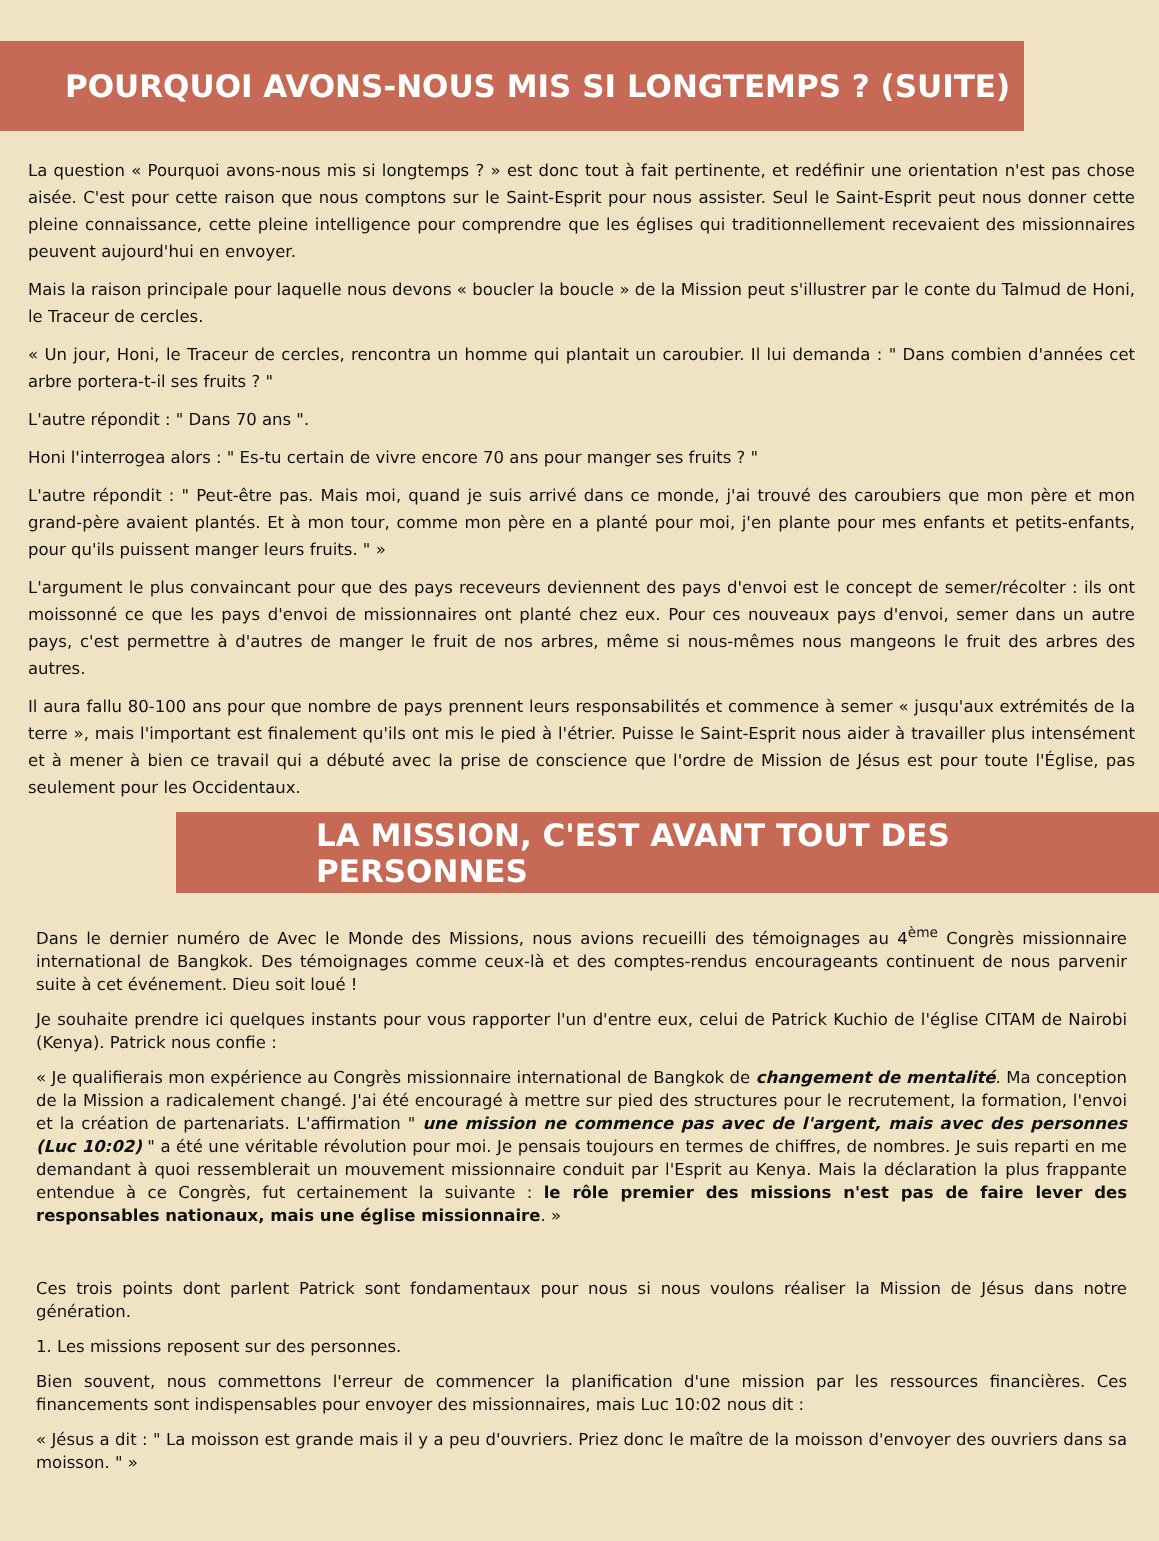POURQUOI AVONS-NOUS MIS SI LONGTEMPS ? (SUITE)
La question « Pourquoi avons-nous mis si longtemps ? » est donc tout à fait pertinente, et redéfinir une orientation n'est pas chose aisée. C'est pour cette raison que nous comptons sur le Saint-Esprit pour nous assister. Seul le Saint-Esprit peut nous donner cette pleine connaissance, cette pleine intelligence pour comprendre que les églises qui traditionnellement recevaient des missionnaires peuvent aujourd'hui en envoyer.
Mais la raison principale pour laquelle nous devons « boucler la boucle » de la Mission peut s'illustrer par le conte du Talmud de Honi, le Traceur de cercles.
« Un jour, Honi, le Traceur de cercles, rencontra un homme qui plantait un caroubier. Il lui demanda : " Dans combien d'années cet arbre portera-t-il ses fruits ? "
L'autre répondit : " Dans 70 ans ".
Honi l'interrogea alors : " Es-tu certain de vivre encore 70 ans pour manger ses fruits ? "
L'autre répondit : " Peut-être pas. Mais moi, quand je suis arrivé dans ce monde, j'ai trouvé des caroubiers que mon père et mon grand-père avaient plantés. Et à mon tour, comme mon père en a planté pour moi, j'en plante pour mes enfants et petits-enfants, pour qu'ils puissent manger leurs fruits. " »
L'argument le plus convaincant pour que des pays receveurs deviennent des pays d'envoi est le concept de semer/récolter : ils ont moissonné ce que les pays d'envoi de missionnaires ont planté chez eux. Pour ces nouveaux pays d'envoi, semer dans un autre pays, c'est permettre à d'autres de manger le fruit de nos arbres, même si nous-mêmes nous mangeons le fruit des arbres des autres.
Il aura fallu 80-100 ans pour que nombre de pays prennent leurs responsabilités et commence à semer « jusqu'aux extrémités de la terre », mais l'important est finalement qu'ils ont mis le pied à l'étrier. Puisse le Saint-Esprit nous aider à travailler plus intensément et à mener à bien ce travail qui a débuté avec la prise de conscience que l'ordre de Mission de Jésus est pour toute l'Église, pas seulement pour les Occidentaux.
LA MISSION, C'EST AVANT TOUT DES PERSONNES
Dans le dernier numéro de Avec le Monde des Missions, nous avions recueilli des témoignages au 4<sup>ème</sup> Congrès missionnaire international de Bangkok. Des témoignages comme ceux-là et des comptes-rendus encourageants continuent de nous parvenir suite à cet événement. Dieu soit loué !
Je souhaite prendre ici quelques instants pour vous rapporter l'un d'entre eux, celui de Patrick Kuchio de l'église CITAM de Nairobi (Kenya). Patrick nous confie :
« Je qualifierais mon expérience au Congrès missionnaire international de Bangkok de changement de mentalité. Ma conception de la Mission a radicalement changé. J'ai été encouragé à mettre sur pied des structures pour le recrutement, la formation, l'envoi et la création de partenariats. L'affirmation " une mission ne commence pas avec de l'argent, mais avec des personnes (Luc 10:02) " a été une véritable révolution pour moi. Je pensais toujours en termes de chiffres, de nombres. Je suis reparti en me demandant à quoi ressemblerait un mouvement missionnaire conduit par l'Esprit au Kenya. Mais la déclaration la plus frappante entendue à ce Congrès, fut certainement la suivante : le rôle premier des missions n'est pas de faire lever des responsables nationaux, mais une église missionnaire. »
Ces trois points dont parlent Patrick sont fondamentaux pour nous si nous voulons réaliser la Mission de Jésus dans notre génération.
1. Les missions reposent sur des personnes.
Bien souvent, nous commettons l'erreur de commencer la planification d'une mission par les ressources financières. Ces financements sont indispensables pour envoyer des missionnaires, mais Luc 10:02 nous dit :
« Jésus a dit : " La moisson est grande mais il y a peu d'ouvriers. Priez donc le maître de la moisson d'envoyer des ouvriers dans sa moisson. " »